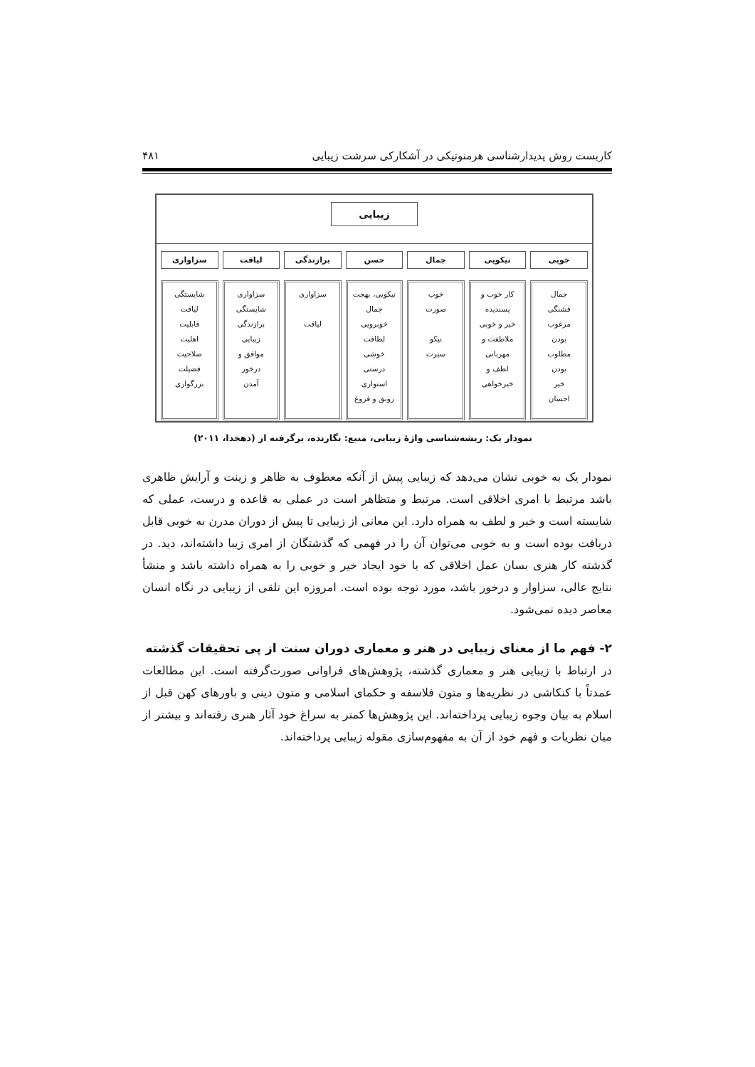کاربست روش پدیدارشناسی هرمنوتیکی در آشکارکی سرشت زیبایی ۴۸۱
زیبایی
خوبی نیکویی جمال حسن برازندگی لیاقت سزاواری
جمال
قشنگی
مرغوب
بودن
مطلوب
بودن
خیر
احسان
کار خوب و
پسندیده
خیر و خوبی
ملاطفت و
مهربانی
لطف و
خیرخواهی
خوب
صورت
نیکو
سیرت
نیکویی، بهجت
جمال
خوبرویی
لطافت
خوشی
درستی
استواری
رونق و فروغ
سزاواری
لیاقت
سزاواری
شایستگی
برازندگی
زیبایی
موافق و
درخور
آمدن
شایستگی
لیاقت
قابلیت
اهلیت
صلاحیت
فضیلت
بزرگواری
نمودار یک: ریشه‌شناسی واژۀ زیبایی، منبع: نگارنده، برگرفته از (دهخدا، ۲۰۱۱)
نمودار یک به خوبی نشان می‌دهد که زیبایی پیش از آنکه معطوف به ظاهر و زینت و آرایش ظاهری باشد مرتبط با امری اخلاقی است. مرتبط و متظاهر است در عملی به قاعده و درست، عملی که شایسته است و خیر و لطف به همراه دارد. این معانی از زیبایی تا پیش از دوران مدرن به خوبی قابل دریافت بوده است و به خوبی می‌توان آن را در فهمی که گذشتگان از امری زیبا داشته‌اند، دید. در گذشته کار هنری بسان عمل اخلاقی که با خود ایجاد خیر و خوبی را به همراه داشته باشد و منشأ نتایج عالی، سزاوار و درخور باشد، مورد توجه بوده است. امروزه این تلقی از زیبایی در نگاه انسان معاصر دیده نمی‌شود.
۲- فهم ما از معنای زیبایی در هنر و معماری دوران سنت از پی تحقیقات گذشته
در ارتباط با زیبایی هنر و معماری گذشته، پژوهش‌های فراوانی صورت‌گرفته است. این مطالعات عمدتاً با کنکاشی در نظریه‌ها و متون فلاسفه و حکمای اسلامی و متون دینی و باورهای کهن قبل از اسلام به بیان وجوه زیبایی پرداخته‌اند. این پژوهش‌ها کمتر به سراغ خود آثار هنری رفته‌اند و بیشتر از میان نظریات و فهم خود از آن به مفهوم‌سازی مقوله زیبایی پرداخته‌اند.